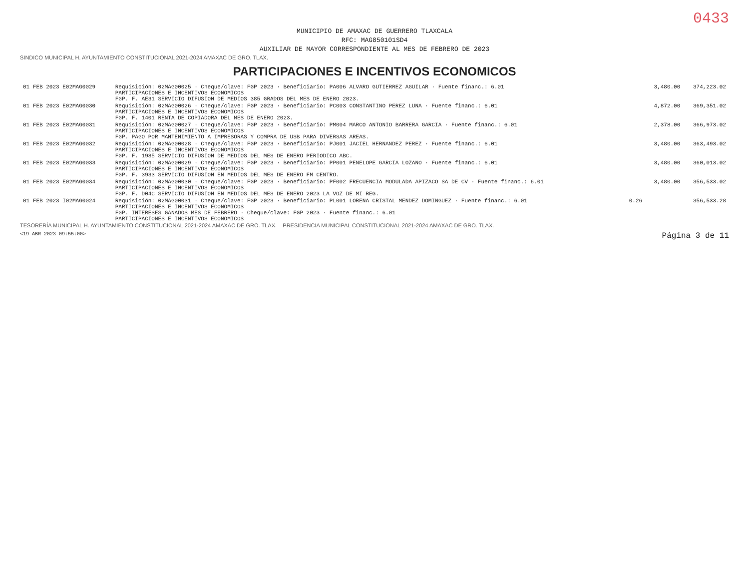0433
MUNICIPIO DE AMAXAC DE GUERRERO TLAXCALA
RFC: MAG850101SD4
AUXILIAR DE MAYOR CORRESPONDIENTE AL MES DE FEBRERO DE 2023
SINDICO MUNICIPAL H. AYUNTAMIENTO CONSTITUCIONAL 2021-2024 AMAXAC DE GRO. TLAX.
PARTICIPACIONES E INCENTIVOS ECONOMICOS
| 01 FEB 2023 E02MAG0029 | Requisición: 02MAG00025 · Cheque/clave: FGP 2023 · Beneficiario: PA006 ALVARO GUTIERREZ AGUILAR · Fuente financ.: 6.01 PARTICIPACIONES E INCENTIVOS ECONOMICOS FGP. F. AE31 SERVICIO DIFUSION DE MEDIOS 385 GRADOS DEL MES DE ENERO 2023. | | 3,480.00 | 374,223.02 |
| 01 FEB 2023 E02MAG0030 | Requisición: 02MAG00026 · Cheque/clave: FGP 2023 · Beneficiario: PC003 CONSTANTINO PEREZ LUNA · Fuente financ.: 6.01 PARTICIPACIONES E INCENTIVOS ECONOMICOS FGP. F. 1401 RENTA DE COPIADORA DEL MES DE ENERO 2023. | | 4,872.00 | 369,351.02 |
| 01 FEB 2023 E02MAG0031 | Requisición: 02MAG00027 · Cheque/clave: FGP 2023 · Beneficiario: PM004 MARCO ANTONIO BARRERA GARCIA · Fuente financ.: 6.01 PARTICIPACIONES E INCENTIVOS ECONOMICOS FGP. PAGO POR MANTENIMIENTO A IMPRESORAS Y COMPRA DE USB PARA DIVERSAS AREAS. | | 2,378.00 | 366,973.02 |
| 01 FEB 2023 E02MAG0032 | Requisición: 02MAG00028 · Cheque/clave: FGP 2023 · Beneficiario: PJ001 JACIEL HERNANDEZ PEREZ · Fuente financ.: 6.01 PARTICIPACIONES E INCENTIVOS ECONOMICOS FGP. F. 1985 SERVICIO DIFUSION DE MEDIOS DEL MES DE ENERO PERIODICO ABC. | | 3,480.00 | 363,493.02 |
| 01 FEB 2023 E02MAG0033 | Requisición: 02MAG00029 · Cheque/clave: FGP 2023 · Beneficiario: PP001 PENELOPE GARCIA LOZANO · Fuente financ.: 6.01 PARTICIPACIONES E INCENTIVOS ECONOMICOS FGP. F. 3933 SERVICIO DIFUSION EN MEDIOS DEL MES DE ENERO FM CENTRO. | | 3,480.00 | 360,013.02 |
| 01 FEB 2023 E02MAG0034 | Requisición: 02MAG00030 · Cheque/clave: FGP 2023 · Beneficiario: PF002 FRECUENCIA MODULADA APIZACO SA DE CV · Fuente financ.: 6.01 PARTICIPACIONES E INCENTIVOS ECONOMICOS FGP. F. D04C SERVICIO DIFUSION EN MEDIOS DEL MES DE ENERO 2023 LA VOZ DE MI REG. | | 3,480.00 | 356,533.02 |
| 01 FEB 2023 I02MAG0024 | Requisición: 02MAG00031 · Cheque/clave: FGP 2023 · Beneficiario: PL001 LORENA CRISTAL MENDEZ DOMINGUEZ · Fuente financ.: 6.01 PARTICIPACIONES E INCENTIVOS ECONOMICOS FGP. INTERESES GANADOS MES DE FEBRERO · Cheque/clave: FGP 2023 · Fuente financ.: 6.01 PARTICIPACIONES E INCENTIVOS ECONOMICOS | 0.26 | | 356,533.28 |
TESORERÍA MUNICIPAL H. AYUNTAMIENTO CONSTITUCIONAL 2021-2024 AMAXAC DE GRO. TLAX. PRESIDENCIA MUNICIPAL CONSTITUCIONAL 2021-2024 AMAXAC DE GRO. TLAX.
<19 ABR 2023 09:55:00> Página 3 de 11